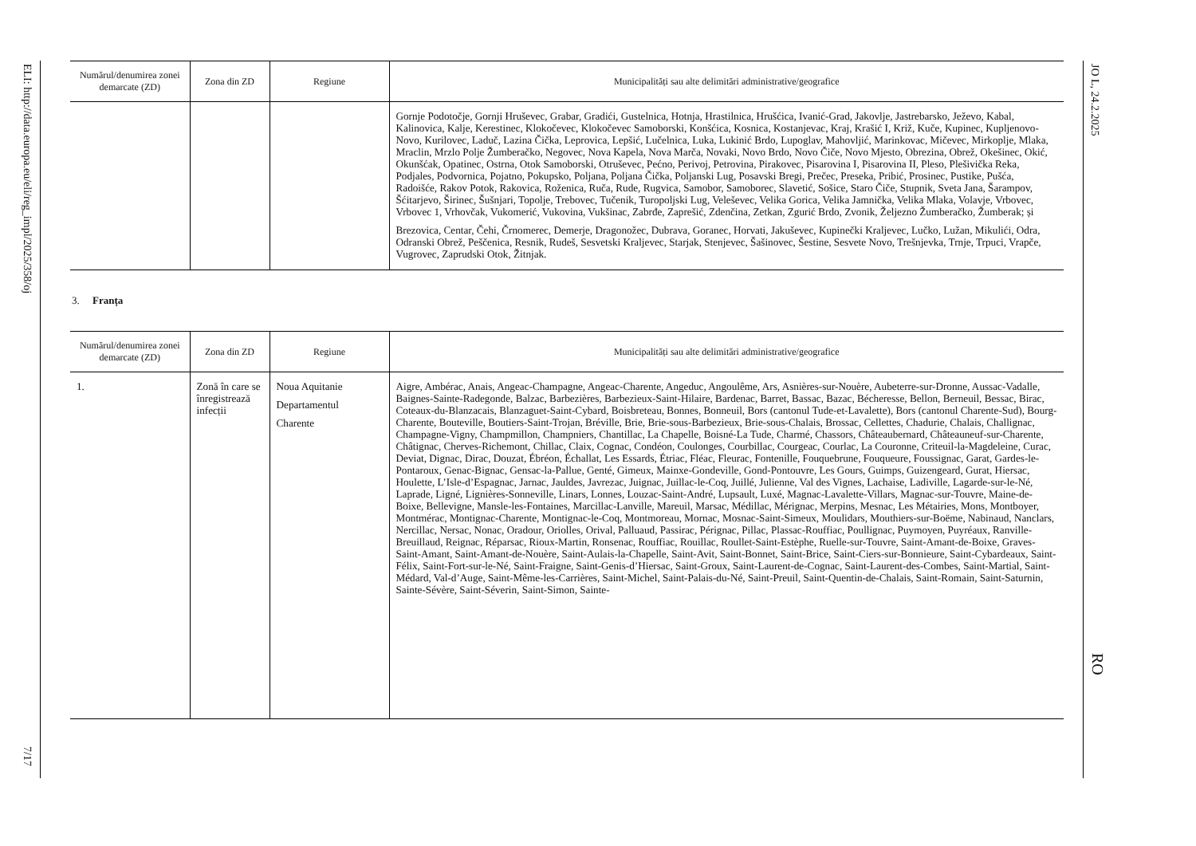ELI: http://data.europa.eu/eli/reg_impl/2025/358/oj
7/17
JO L, 24.2.2025
RO
| Numărul/denumirea zonei demarcate (ZD) | Zona din ZD | Regiune | Municipalități sau alte delimitări administrative/geografice |
| --- | --- | --- | --- |
| | | | Gornje Podotočje, Gornji Hruševec, Grabar, Gradići, Gustelnica, Hotnja, Hrastilnica, Hrušćica, Ivanić-Grad, Jakovlje, Jastrebarsko, Ježevo, Kabal, Kalinovica, Kalje, Kerestinec, Klokočevec, Klokočevec Samoborski, Konšćica, Kosnica, Kostanjevac, Kraj, Krašić I, Križ, Kuče, Kupinec, Kupljenovo-Novo, Kurilovec, Laduč, Lazina Čička, Leprovica, Lepšić, Lučelnica, Luka, Lukinić Brdo, Lupoglav, Mahovljić, Marinkovac, Mičevec, Mirkoplje, Mlaka, Mraclin, Mrzlo Polje Žumberačko, Negovec, Nova Kapela, Nova Marča, Novaki, Novo Brdo, Novo Čiče, Novo Mjesto, Obrezina, Obrež, Okešinec, Okić, Okunšćak, Opatinec, Ostrna, Otok Samoborski, Otruševec, Pećno, Perivoj, Petrovina, Pirakovec, Pisarovina I, Pisarovina II, Pleso, Plešivička Reka, Podjales, Podvornica, Pojatno, Pokupsko, Poljana, Poljana Čička, Poljanski Lug, Posavski Bregi, Prečec, Preseka, Pribić, Prosinec, Pustike, Pušća, Radoišće, Rakov Potok, Rakovica, Roženica, Ruča, Rude, Rugvica, Samobor, Samoborec, Slavetić, Sošice, Staro Čiče, Stupnik, Sveta Jana, Šarampov, Šćitarjevo, Širinec, Šušnjari, Topolje, Trebovec, Tučenik, Turopoljski Lug, Veleševec, Velika Gorica, Velika Jamnička, Velika Mlaka, Volavje, Vrbovec, Vrbovec 1, Vrhovčak, Vukomerić, Vukovina, Vukšinac, Zabrđe, Zaprešić, Zdenčina, Zetkan, Zgurić Brdo, Zvonik, Željezno Žumberačko, Žumberak; și Brezovica, Centar, Čehi, Črnomerec, Demerje, Dragonožec, Dubrava, Goranec, Horvati, Jakuševec, Kupinečki Kraljevec, Lučko, Lužan, Mikulići, Odra, Odranski Obrež, Peščenica, Resnik, Rudeš, Sesvetski Kraljevec, Starjak, Stenjevec, Šašinovec, Šestine, Sesvete Novo, Trešnjevka, Trnje, Trpuci, Vrapče, Vugrovec, Zaprudski Otok, Žitnjak. |
3. Franța
| Numărul/denumirea zonei demarcate (ZD) | Zona din ZD | Regiune | Municipalități sau alte delimitări administrative/geografice |
| --- | --- | --- | --- |
| 1. | Zonă în care se înregis­trează infecții | Noua Aquitanie Departamentul Charente | Aigre, Ambérac, Anais, Angeac-Champagne, Angeac-Charente, Angeduc, Angoulême, Ars, Asnières-sur-Nouère, Aubeterre-sur-Dronne, Aussac-Vadalle, Baignes-Sainte-Radegonde, Balzac, Barbezières, Barbezieux-Saint-Hilaire, Bardenac, Barret, Bassac, Bazac, Bécheresse, Bellon, Berneuil, Bessac, Birac, Coteaux-du-Blanzacais, Blanzaguet-Saint-Cybard, Boisbreteau, Bonnes, Bonneuil, Bors (cantonul Tude-et-Lavalette), Bors (cantonul Charente-Sud), Bourg-Charente, Bouteville, Boutiers-Saint-Trojan, Bréville, Brie, Brie-sous-Barbezieux, Brie-sous-Chalais, Brossac, Cellettes, Chadurie, Chalais, Challignac, Champagne-Vigny, Champmillon, Champniers, Chantillac, La Chapelle, Boisné-La Tude, Charmé, Chassors, Châteaubernard, Châteauneuf-sur-Charente, Châtignac, Cherves-Richemont, Chillac, Claix, Cognac, Condéon, Coulonges, Courbillac, Courgeac, Courlac, La Couronne, Criteuil-la-Magdeleine, Curac, Deviat, Dignac, Dirac, Douzat, Ébréon, Échallat, Les Essards, Étriac, Fléac, Fleurac, Fontenille, Fouquebrune, Fouqueure, Foussignac, Garat, Gardes-le-Pontaroux, Genac-Bignac, Gensac-la-Pallue, Genté, Gimeux, Mainxe-Gondeville, Gond-Pontouvre, Les Gours, Guimps, Guizengeard, Gurat, Hiersac, Houlette, L’Isle-d’Espagnac, Jarnac, Jauldes, Javrezac, Juignac, Juillac-le-Coq, Juillé, Julienne, Val des Vignes, Lachaise, Ladiville, Lagarde-sur-le-Né, Laprade, Ligné, Lignières-Sonneville, Linars, Lonnes, Louzac-Saint-André, Lupsault, Luxé, Magnac-Lavalette-Villars, Magnac-sur-Touvre, Maine-de-Boixe, Bellevigne, Mansle-les-Fontaines, Marcillac-Lanville, Mareuil, Marsac, Médillac, Mérignac, Merpins, Mesnac, Les Métairies, Mons, Montboyer, Montmérac, Montignac-Charente, Montignac-le-Coq, Montmoreau, Mornac, Mosnac-Saint-Simeux, Moulidars, Mouthiers-sur-Boëme, Nabinaud, Nanclars, Nercillac, Nersac, Nonac, Oradour, Oriolles, Orival, Palluaud, Passirac, Pérignac, Pillac, Plassac-Rouffiac, Poullignac, Puymoyen, Puyréaux, Ranville-Breuillaud, Reignac, Réparsac, Rioux-Martin, Ronsenac, Rouffiac, Rouillac, Roullet-Saint-Estèphe, Ruelle-sur-Touvre, Saint-Amant-de-Boixe, Graves-Saint-Amant, Saint-Amant-de-Nouère, Saint-Aulais-la-Chapelle, Saint-Avit, Saint-Bonnet, Saint-Brice, Saint-Ciers-sur-Bonnieure, Saint-Cybardeaux, Saint-Félix, Saint-Fort-sur-le-Né, Saint-Fraigne, Saint-Genis-d’Hiersac, Saint-Groux, Saint-Laurent-de-Cognac, Saint-Laurent-des-Combes, Saint-Martial, Saint-Médard, Val-d’Auge, Saint-Même-les-Carrières, Saint-Michel, Saint-Palais-du-Né, Saint-Preuil, Saint-Quentin-de-Chalais, Saint-Romain, Saint-Saturnin, Sainte-Sévère, Saint-Séverin, Saint-Simon, Sainte- |